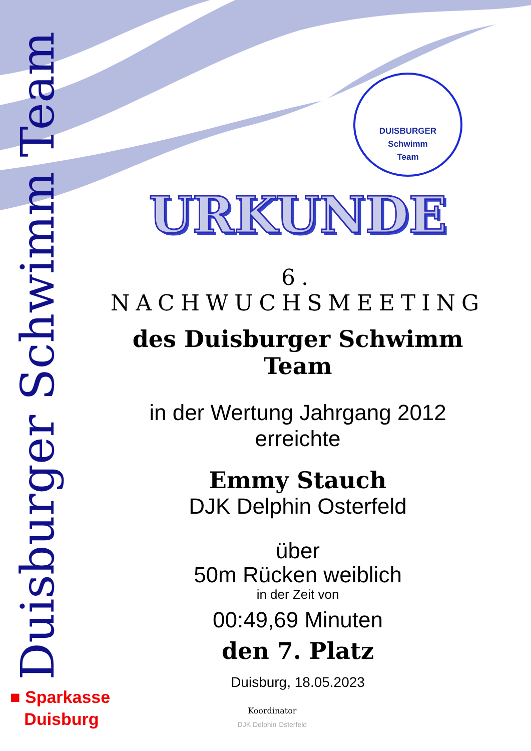Duisburger Schwimm Team
DUISBURGER
Schwimm
Team
URKUNDE
6. NACHWUCHSMEETING
des Duisburger Schwimm Team
in der Wertung Jahrgang 2012
erreichte
Emmy Stauch
DJK Delphin Osterfeld
über
50m Rücken weiblich
in der Zeit von
00:49,69 Minuten
den 7. Platz
Duisburg, 18.05.2023
■ Sparkasse
Duisburg
Koordinator
DJK Delphin Osterfeld